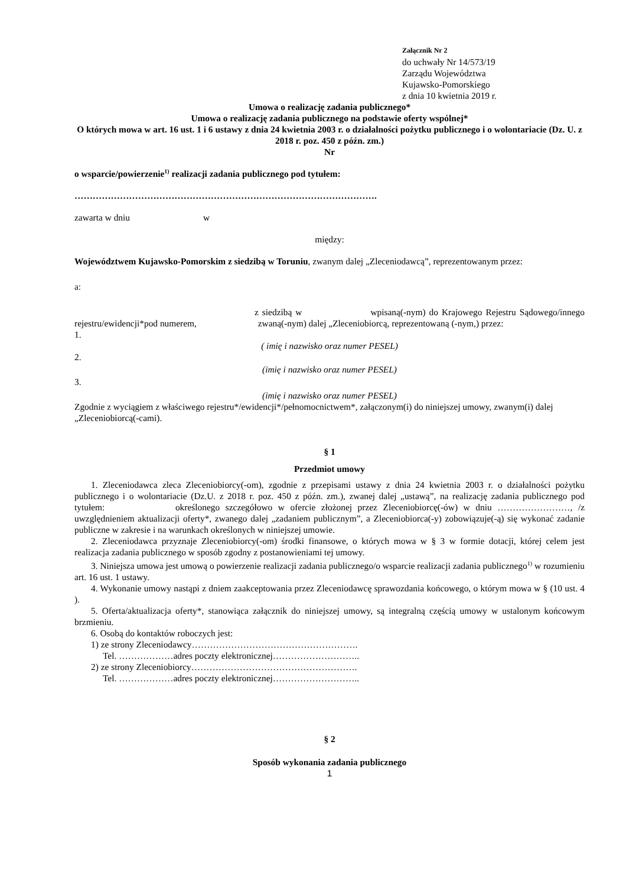Załącznik Nr 2
do uchwały Nr 14/573/19
Zarządu Województwa
Kujawsko-Pomorskiego
z dnia 10 kwietnia 2019 r.
Umowa o realizację zadania publicznego*
Umowa o realizację zadania publicznego na podstawie oferty wspólnej*
O których mowa w art. 16 ust. 1 i 6 ustawy z dnia 24 kwietnia 2003 r. o działalności pożytku publicznego i o wolontariacie (Dz. U. z 2018 r. poz. 450 z późn. zm.)
Nr
o wsparcie/powierzenie<sup>1)</sup> realizacji zadania publicznego pod tytułem:
……………………………………………………………………………………….
zawarta w dniu w
między:
Województwem Kujawsko-Pomorskim z siedzibą w Toruniu, zwanym dalej „Zleceniodawcą”, reprezentowanym przez:
a:
z siedzibą w wpisaną(-nym) do Krajowego Rejestru Sądowego/innego rejestru/ewidencji*pod numerem, zwaną(-nym) dalej „Zleceniobiorcą, reprezentowaną (-nym,) przez:
1.
( imię i nazwisko oraz numer PESEL)
2.
(imię i nazwisko oraz numer PESEL)
3.
(imię i nazwisko oraz numer PESEL)
Zgodnie z wyciągiem z właściwego rejestru*/ewidencji*/pełnomocnictwem*, załączonym(i) do niniejszej umowy, zwanym(i) dalej „Zleceniobiorcą(-cami).
§ 1
Przedmiot umowy
1. Zleceniodawca zleca Zleceniobiorcy(-om), zgodnie z przepisami ustawy z dnia 24 kwietnia 2003 r. o działalności pożytku publicznego i o wolontariacie (Dz.U. z 2018 r. poz. 450 z późn. zm.), zwanej dalej „ustawą”, na realizację zadania publicznego pod tytułem: określonego szczegółowo w ofercie złożonej przez Zleceniobiorcę(-ów) w dniu ……………………, /z uwzględnieniem aktualizacji oferty*, zwanego dalej „zadaniem publicznym”, a Zleceniobiorca(-y) zobowiązuje(-ą) się wykonać zadanie publiczne w zakresie i na warunkach określonych w niniejszej umowie.
2. Zleceniodawca przyznaje Zleceniobiorcy(-om) środki finansowe, o których mowa w § 3 w formie dotacji, której celem jest realizacja zadania publicznego w sposób zgodny z postanowieniami tej umowy.
3. Niniejsza umowa jest umową o powierzenie realizacji zadania publicznego/o wsparcie realizacji zadania publicznego<sup>1)</sup> w rozumieniu art. 16 ust. 1 ustawy.
4. Wykonanie umowy nastąpi z dniem zaakceptowania przez Zleceniodawcę sprawozdania końcowego, o którym mowa w § (10 ust. 4 ).
5. Oferta/aktualizacja oferty*, stanowiąca załącznik do niniejszej umowy, są integralną częścią umowy w ustalonym końcowym brzmieniu.
6. Osobą do kontaktów roboczych jest:
1) ze strony Zleceniodawcy……………………………………………….
Tel. ………………adres poczty elektronicznej………………………..
2) ze strony Zleceniobiorcy……………………………………………….
Tel. ………………adres poczty elektronicznej………………………..
§ 2
Sposób wykonania zadania publicznego
1